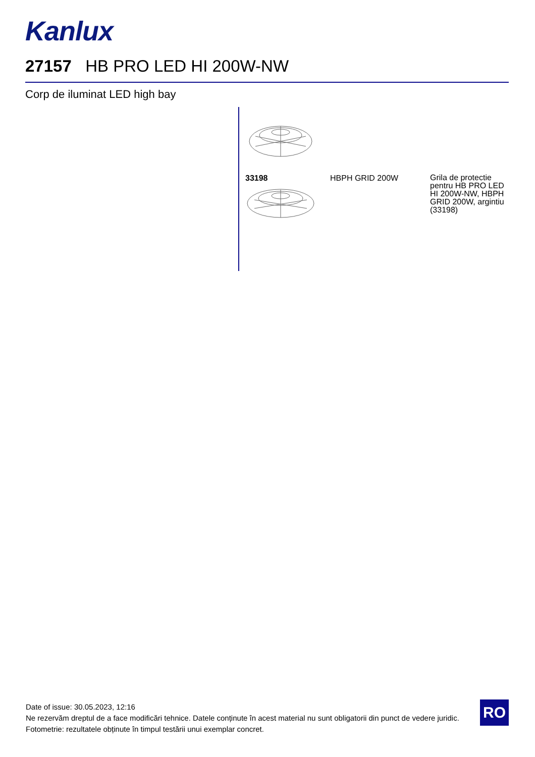Kanlux
27157 HB PRO LED HI 200W-NW
Corp de iluminat LED high bay
33198 HBPH GRID 200W
Grila de protectie pentru HB PRO LED HI 200W-NW, HBPH GRID 200W, argintiu (33198)
Date of issue: 30.05.2023, 12:16
Ne rezervăm dreptul de a face modificări tehnice. Datele conținute în acest material nu sunt obligatorii din punct de vedere juridic.
Fotometrie: rezultatele obținute în timpul testării unui exemplar concret.
RO